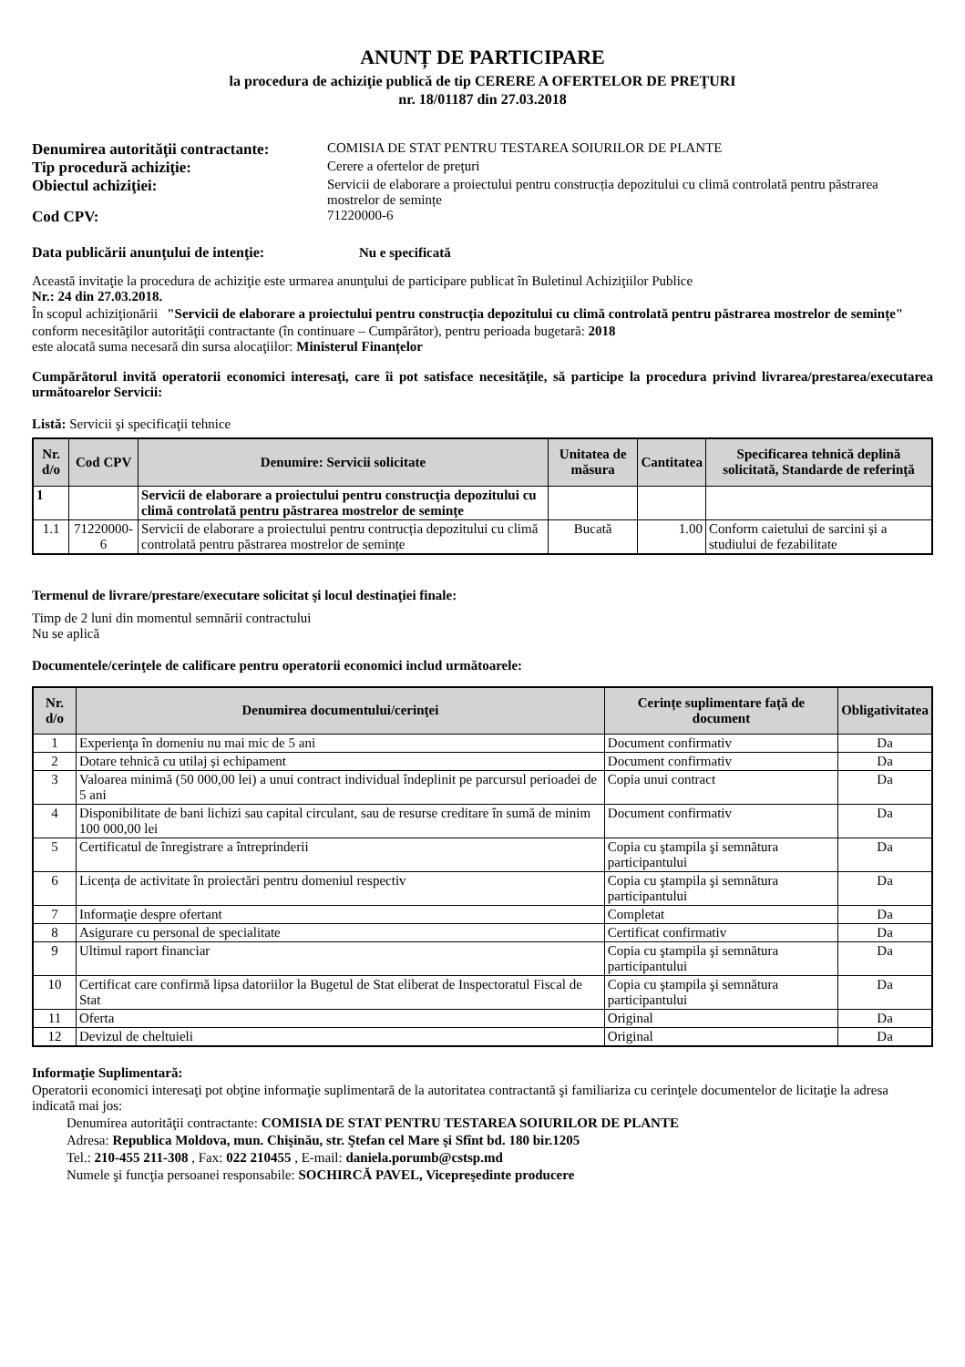ANUNȚ DE PARTICIPARE
la procedura de achiziţie publică de tip CERERE A OFERTELOR DE PREŢURI
nr. 18/01187 din 27.03.2018
Denumirea autorităţii contractante:
COMISIA DE STAT PENTRU TESTAREA SOIURILOR DE PLANTE
Tip procedură achiziţie:
Cerere a ofertelor de preţuri
Obiectul achiziţiei:
Servicii de elaborare a proiectului pentru construcția depozitului cu climă controlată pentru păstrarea mostrelor de semințe
Cod CPV:
71220000-6
Data publicării anunţului de intenţie: Nu e specificată
Această invitaţie la procedura de achiziţie este urmarea anunţului de participare publicat în Buletinul Achiziţiilor Publice
Nr.: 24 din 27.03.2018.
În scopul achiziţionării "Servicii de elaborare a proiectului pentru construcția depozitului cu climă controlată pentru păstrarea mostrelor de semințe"
conform necesităţilor autorităţii contractante (în continuare – Cumpărător), pentru perioada bugetară: 2018
este alocată suma necesară din sursa alocaţiilor: Ministerul Finanțelor
Cumpărătorul invită operatorii economici interesaţi, care îi pot satisface necesităţile, să participe la procedura privind livrarea/prestarea/executarea următoarelor Servicii:
Listă: Servicii şi specificaţii tehnice
| Nr. d/o | Cod CPV | Denumire: Servicii solicitate | Unitatea de măsura | Cantitatea | Specificarea tehnică deplină solicitată, Standarde de referinţă |
| --- | --- | --- | --- | --- | --- |
| 1 | | Servicii de elaborare a proiectului pentru construcţia depozitului cu climă controlată pentru păstrarea mostrelor de seminţe | | | |
| 1.1 | 71220000-6 | Servicii de elaborare a proiectului pentru contrucția depozitului cu climă controlată pentru păstrarea mostrelor de semințe | Bucată | 1.00 | Conform caietului de sarcini și a studiului de fezabilitate |
Termenul de livrare/prestare/executare solicitat şi locul destinaţiei finale:
Timp de 2 luni din momentul semnării contractului
Nu se aplică
Documentele/cerinţele de calificare pentru operatorii economici includ următoarele:
| Nr. d/o | Denumirea documentului/cerinţei | Cerințe suplimentare față de document | Obligativitatea |
| --- | --- | --- | --- |
| 1 | Experienţa în domeniu nu mai mic de 5 ani | Document confirmativ | Da |
| 2 | Dotare tehnică cu utilaj și echipament | Document confirmativ | Da |
| 3 | Valoarea minimă (50 000,00 lei) a unui contract individual îndeplinit pe parcursul perioadei de 5 ani | Copia unui contract | Da |
| 4 | Disponibilitate de bani lichizi sau capital circulant, sau de resurse creditare în sumă de minim 100 000,00 lei | Document confirmativ | Da |
| 5 | Certificatul de înregistrare a întreprinderii | Copia cu ştampila şi semnătura participantului | Da |
| 6 | Licența de activitate în proiectări pentru domeniul respectiv | Copia cu ştampila şi semnătura participantului | Da |
| 7 | Informaţie despre ofertant | Completat | Da |
| 8 | Asigurare cu personal de specialitate | Certificat confirmativ | Da |
| 9 | Ultimul raport financiar | Copia cu ştampila şi semnătura participantului | Da |
| 10 | Certificat care confirmă lipsa datoriilor la Bugetul de Stat eliberat de Inspectoratul Fiscal de Stat | Copia cu ştampila şi semnătura participantului | Da |
| 11 | Oferta | Original | Da |
| 12 | Devizul de cheltuieli | Original | Da |
Informaţie Suplimentară:
Operatorii economici interesaţi pot obţine informaţie suplimentară de la autoritatea contractantă şi familiariza cu cerinţele documentelor de licitaţie la adresa indicată mai jos:
Denumirea autorităţii contractante: COMISIA DE STAT PENTRU TESTAREA SOIURILOR DE PLANTE
Adresa: Republica Moldova, mun. Chişinău, str. Ştefan cel Mare şi Sfînt bd. 180 bir.1205
Tel.: 210-455 211-308 , Fax: 022 210455 , E-mail: daniela.porumb@cstsp.md
Numele şi funcţia persoanei responsabile: SOCHIRCĂ PAVEL, Vicepreşedinte producere